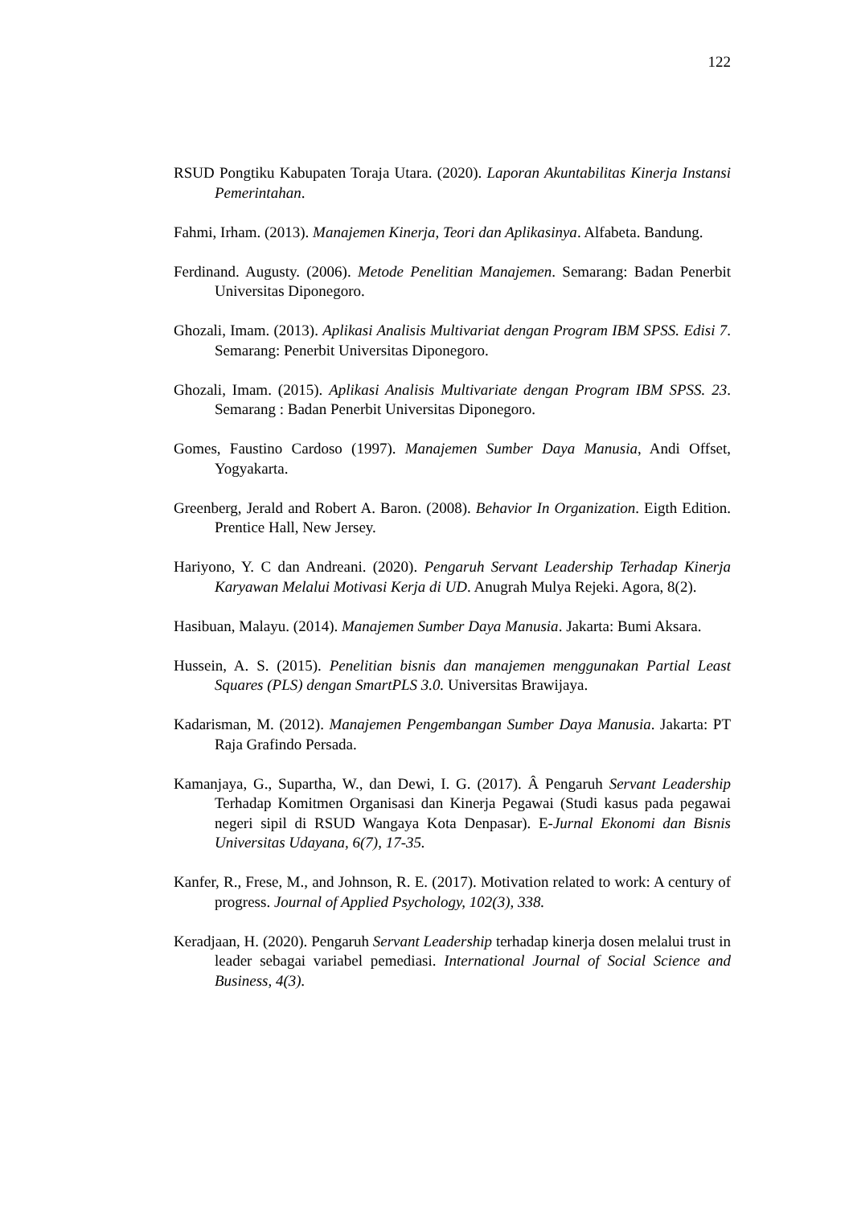122
RSUD Pongtiku Kabupaten Toraja Utara. (2020). Laporan Akuntabilitas Kinerja Instansi Pemerintahan.
Fahmi, Irham. (2013). Manajemen Kinerja, Teori dan Aplikasinya. Alfabeta. Bandung.
Ferdinand. Augusty. (2006). Metode Penelitian Manajemen. Semarang: Badan Penerbit Universitas Diponegoro.
Ghozali, Imam. (2013). Aplikasi Analisis Multivariat dengan Program IBM SPSS. Edisi 7. Semarang: Penerbit Universitas Diponegoro.
Ghozali, Imam. (2015). Aplikasi Analisis Multivariate dengan Program IBM SPSS. 23. Semarang : Badan Penerbit Universitas Diponegoro.
Gomes, Faustino Cardoso (1997). Manajemen Sumber Daya Manusia, Andi Offset, Yogyakarta.
Greenberg, Jerald and Robert A. Baron. (2008). Behavior In Organization. Eigth Edition. Prentice Hall, New Jersey.
Hariyono, Y. C dan Andreani. (2020). Pengaruh Servant Leadership Terhadap Kinerja Karyawan Melalui Motivasi Kerja di UD. Anugrah Mulya Rejeki. Agora, 8(2).
Hasibuan, Malayu. (2014). Manajemen Sumber Daya Manusia. Jakarta: Bumi Aksara.
Hussein, A. S. (2015). Penelitian bisnis dan manajemen menggunakan Partial Least Squares (PLS) dengan SmartPLS 3.0. Universitas Brawijaya.
Kadarisman, M. (2012). Manajemen Pengembangan Sumber Daya Manusia. Jakarta: PT Raja Grafindo Persada.
Kamanjaya, G., Supartha, W., dan Dewi, I. G. (2017). Â Pengaruh Servant Leadership Terhadap Komitmen Organisasi dan Kinerja Pegawai (Studi kasus pada pegawai negeri sipil di RSUD Wangaya Kota Denpasar). E-Jurnal Ekonomi dan Bisnis Universitas Udayana, 6(7), 17-35.
Kanfer, R., Frese, M., and Johnson, R. E. (2017). Motivation related to work: A century of progress. Journal of Applied Psychology, 102(3), 338.
Keradjaan, H. (2020). Pengaruh Servant Leadership terhadap kinerja dosen melalui trust in leader sebagai variabel pemediasi. International Journal of Social Science and Business, 4(3).